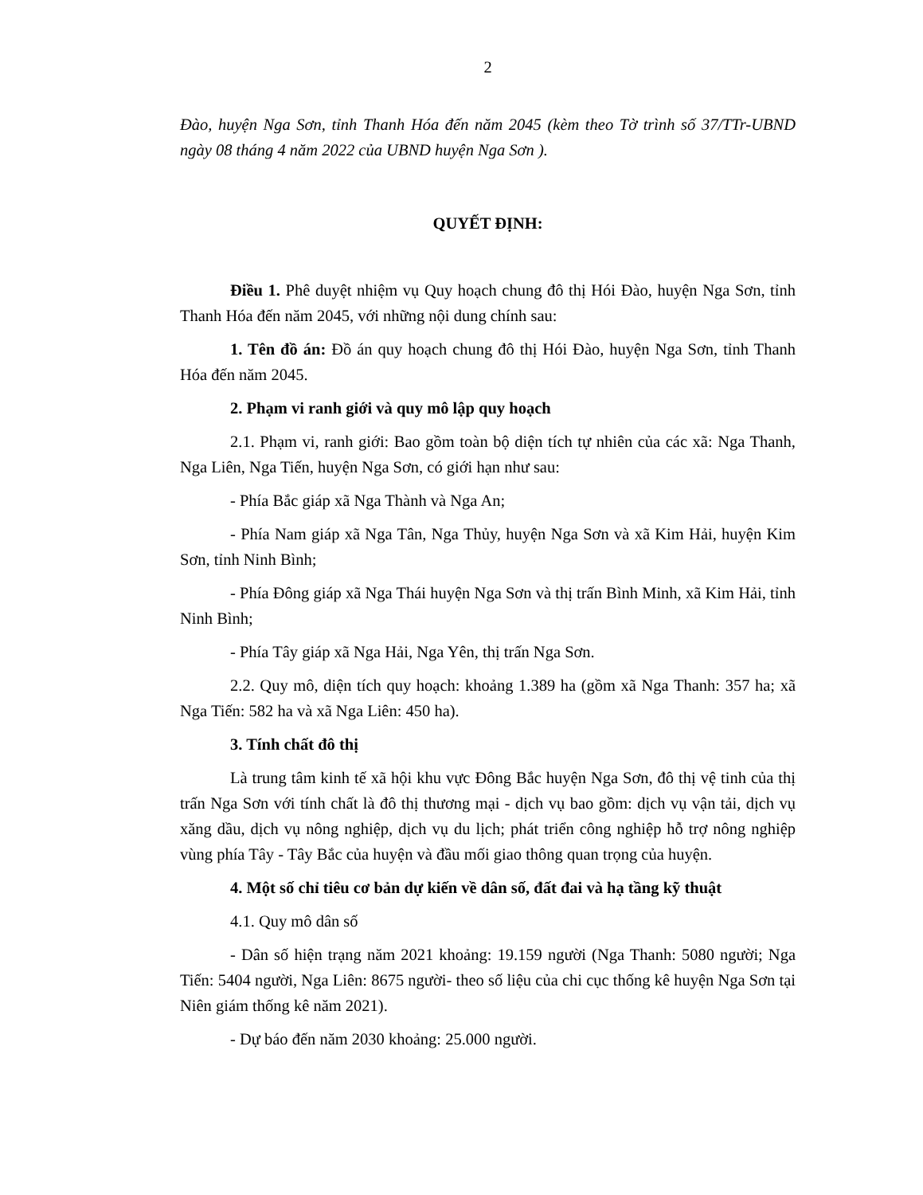2
Đào, huyện Nga Sơn, tỉnh Thanh Hóa đến năm 2045 (kèm theo Tờ trình số 37/TTr-UBND ngày 08 tháng 4 năm 2022 của UBND huyện Nga Sơn ).
QUYẾT ĐỊNH:
Điều 1. Phê duyệt nhiệm vụ Quy hoạch chung đô thị Hói Đào, huyện Nga Sơn, tỉnh Thanh Hóa đến năm 2045, với những nội dung chính sau:
1. Tên đồ án: Đồ án quy hoạch chung đô thị Hói Đào, huyện Nga Sơn, tỉnh Thanh Hóa đến năm 2045.
2. Phạm vi ranh giới và quy mô lập quy hoạch
2.1. Phạm vi, ranh giới: Bao gồm toàn bộ diện tích tự nhiên của các xã: Nga Thanh, Nga Liên, Nga Tiến, huyện Nga Sơn, có giới hạn như sau:
- Phía Bắc giáp xã Nga Thành và Nga An;
- Phía Nam giáp xã Nga Tân, Nga Thủy, huyện Nga Sơn và xã Kim Hải, huyện Kim Sơn, tỉnh Ninh Bình;
- Phía Đông giáp xã Nga Thái huyện Nga Sơn và thị trấn Bình Minh, xã Kim Hải, tỉnh Ninh Bình;
- Phía Tây giáp xã Nga Hải, Nga Yên, thị trấn Nga Sơn.
2.2. Quy mô, diện tích quy hoạch: khoảng 1.389 ha (gồm xã Nga Thanh: 357 ha; xã Nga Tiến: 582 ha và xã Nga Liên: 450 ha).
3. Tính chất đô thị
Là trung tâm kinh tế xã hội khu vực Đông Bắc huyện Nga Sơn, đô thị vệ tinh của thị trấn Nga Sơn với tính chất là đô thị thương mại - dịch vụ bao gồm: dịch vụ vận tải, dịch vụ xăng dầu, dịch vụ nông nghiệp, dịch vụ du lịch; phát triển công nghiệp hỗ trợ nông nghiệp vùng phía Tây - Tây Bắc của huyện và đầu mối giao thông quan trọng của huyện.
4. Một số chỉ tiêu cơ bản dự kiến về dân số, đất đai và hạ tầng kỹ thuật
4.1. Quy mô dân số
- Dân số hiện trạng năm 2021 khoảng: 19.159 người (Nga Thanh: 5080 người; Nga Tiến: 5404 người, Nga Liên: 8675 người- theo số liệu của chi cục thống kê huyện Nga Sơn tại Niên giám thống kê năm 2021).
- Dự báo đến năm 2030 khoảng: 25.000 người.